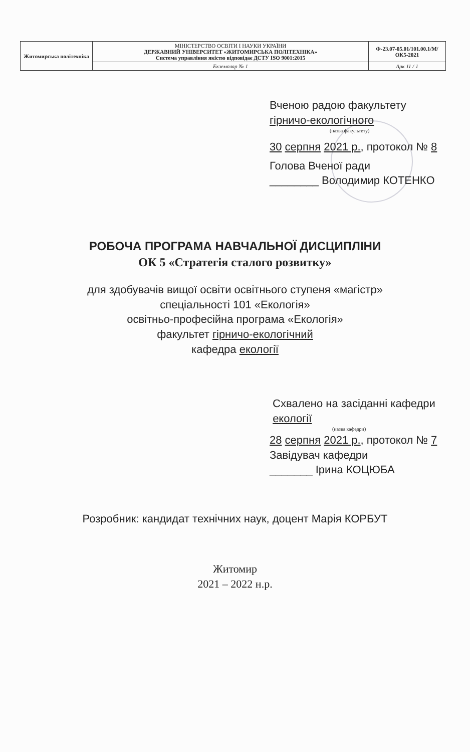| Житомирська політехніка | МІНІСТЕРСТВО ОСВІТИ І НАУКИ УКРАЇНИ ДЕРЖАВНИЙ УНІВЕРСИТЕТ «ЖИТОМИРСЬКА ПОЛІТЕХНІКА» Система управління якістю відповідає ДСТУ ISO 9001:2015 | Ф-23.07-05.01/101.00.1/М/ОК5-2021 |
| | Екземпляр № 1 | Арк 11 / 1 |
Вченою радою факультету
гірничо-екологічного
(назва факультету)
30 серпня 2021 р., протокол № 8
Голова Вченої ради
________ Володимир КОТЕНКО
РОБОЧА ПРОГРАМА НАВЧАЛЬНОЇ ДИСЦИПЛІНИ
ОК 5 «Стратегія сталого розвитку»
для здобувачів вищої освіти освітнього ступеня «магістр»
спеціальності 101 «Екологія»
освітньо-професійна програма «Екологія»
факультет гірничо-екологічний
кафедра екології
Схвалено на засіданні кафедри
екології
(назва кафедри)
28 серпня 2021 р., протокол № 7
Завідувач кафедри
_______ Ірина КОЦЮБА
Розробник: кандидат технічних наук, доцент Марія КОРБУТ
Житомир
2021 – 2022 н.р.